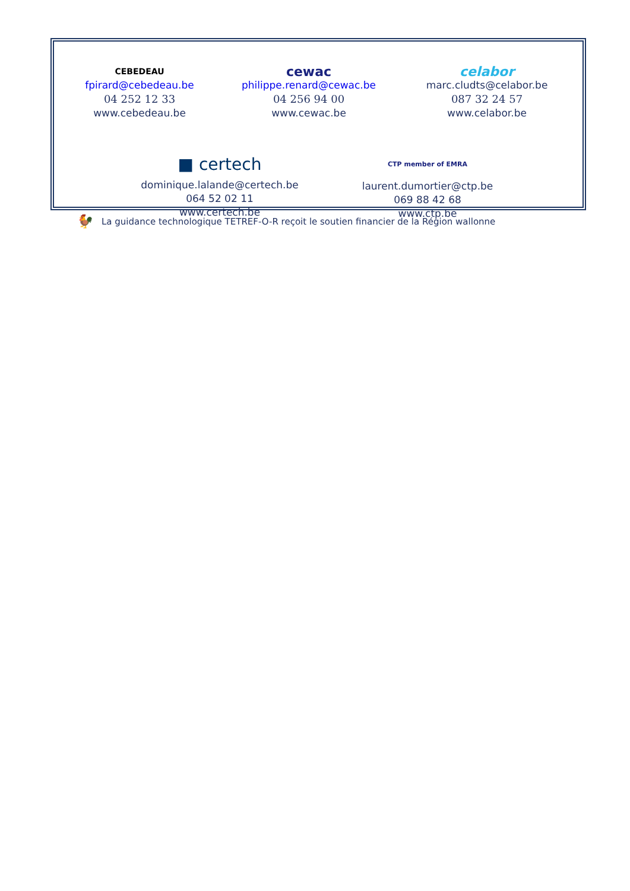CEBEDEAU
fpirard@cebedeau.be
04 252 12 33
www.cebedeau.be
cewac
philippe.renard@cewac.be
04 256 94 00
www.cewac.be
celabor
marc.cludts@celabor.be
087 32 24 57
www.celabor.be
■ certech
dominique.lalande@certech.be
064 52 02 11
www.certech.be
CTP member of EMRA
laurent.dumortier@ctp.be
069 88 42 68
www.ctp.be
🐓 La guidance technologique TETREF-O-R reçoit le soutien financier de la Région wallonne